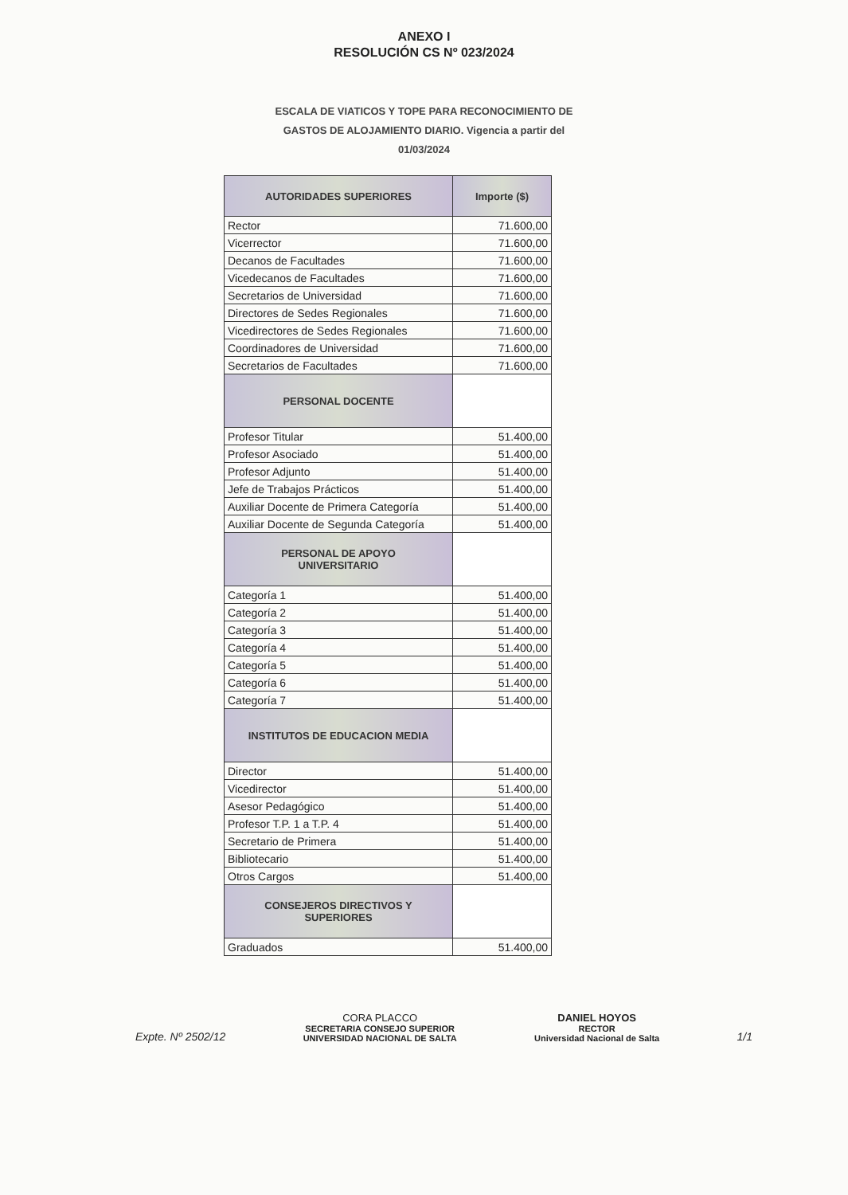ANEXO I
RESOLUCIÓN CS Nº 023/2024
ESCALA DE VIATICOS Y TOPE PARA RECONOCIMIENTO DE GASTOS DE ALOJAMIENTO DIARIO. Vigencia a partir del 01/03/2024
| AUTORIDADES SUPERIORES | Importe ($) |
| --- | --- |
| Rector | 71.600,00 |
| Vicerrector | 71.600,00 |
| Decanos de Facultades | 71.600,00 |
| Vicedecanos de Facultades | 71.600,00 |
| Secretarios de Universidad | 71.600,00 |
| Directores de Sedes Regionales | 71.600,00 |
| Vicedirectores de Sedes Regionales | 71.600,00 |
| Coordinadores de Universidad | 71.600,00 |
| Secretarios de Facultades | 71.600,00 |
| PERSONAL DOCENTE | |
| Profesor Titular | 51.400,00 |
| Profesor Asociado | 51.400,00 |
| Profesor Adjunto | 51.400,00 |
| Jefe de Trabajos Prácticos | 51.400,00 |
| Auxiliar Docente de Primera Categoría | 51.400,00 |
| Auxiliar Docente de Segunda Categoría | 51.400,00 |
| PERSONAL DE APOYO UNIVERSITARIO | |
| Categoría 1 | 51.400,00 |
| Categoría 2 | 51.400,00 |
| Categoría 3 | 51.400,00 |
| Categoría 4 | 51.400,00 |
| Categoría 5 | 51.400,00 |
| Categoría 6 | 51.400,00 |
| Categoría 7 | 51.400,00 |
| INSTITUTOS DE EDUCACION MEDIA | |
| Director | 51.400,00 |
| Vicedirector | 51.400,00 |
| Asesor Pedagógico | 51.400,00 |
| Profesor T.P. 1 a T.P. 4 | 51.400,00 |
| Secretario de Primera | 51.400,00 |
| Bibliotecario | 51.400,00 |
| Otros Cargos | 51.400,00 |
| CONSEJEROS DIRECTIVOS Y SUPERIORES | |
| Graduados | 51.400,00 |
Expte. Nº 2502/12
CORA PLACCO
SECRETARIA CONSEJO SUPERIOR
UNIVERSIDAD NACIONAL DE SALTA
DANIEL HOYOS
RECTOR
Universidad Nacional de Salta
1/1